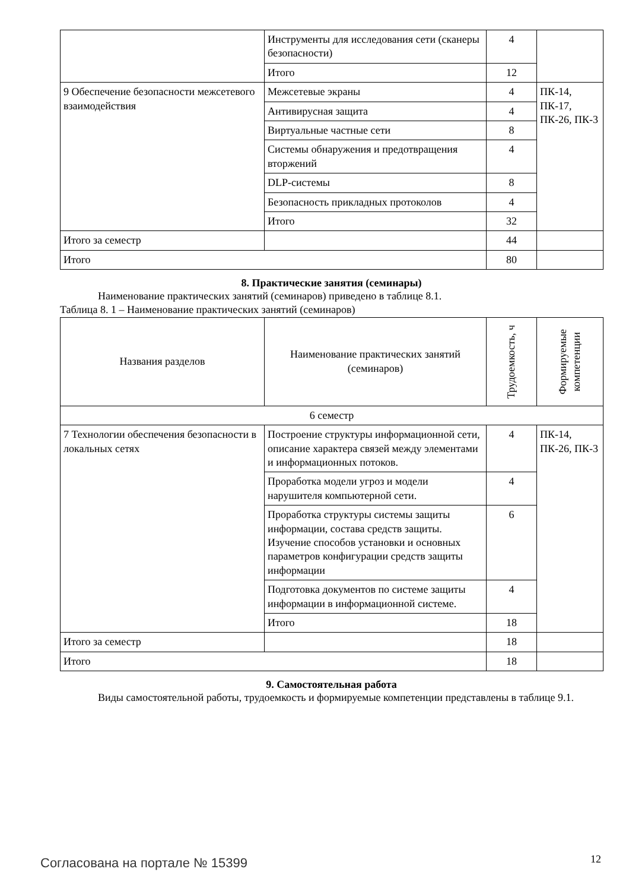| | Инструменты для исследования сети (сканеры безопасности) | 4 | |
| | Итого | 12 | |
| 9 Обеспечение безопасности межсетевого взаимодействия | Межсетевые экраны | 4 | ПК-14, ПК-17, ПК-26, ПК-3 |
| | Антивирусная защита | 4 | |
| | Виртуальные частные сети | 8 | |
| | Системы обнаружения и предотвращения вторжений | 4 | |
| | DLP-системы | 8 | |
| | Безопасность прикладных протоколов | 4 | |
| | Итого | 32 | |
| Итого за семестр | | 44 | |
| Итого | | 80 | |
8. Практические занятия (семинары)
Наименование практических занятий (семинаров) приведено в таблице 8.1.
Таблица 8. 1 – Наименование практических занятий (семинаров)
| Названия разделов | Наименование практических занятий (семинаров) | Трудоемкость, ч | Формируемые компетенции |
| --- | --- | --- | --- |
| 6 семестр | | | |
| 7 Технологии обеспечения безопасности в локальных сетях | Построение структуры информационной сети, описание характера связей между элементами и информационных потоков. | 4 | ПК-14, ПК-26, ПК-3 |
| | Проработка модели угроз и модели нарушителя компьютерной сети. | 4 | |
| | Проработка структуры системы защиты информации, состава средств защиты. Изучение способов установки и основных параметров конфигурации средств защиты информации | 6 | |
| | Подготовка документов по системе защиты информации в информационной системе. | 4 | |
| | Итого | 18 | |
| Итого за семестр | | 18 | |
| Итого | | 18 | |
9. Самостоятельная работа
Виды самостоятельной работы, трудоемкость и формируемые компетенции представлены в таблице 9.1.
Согласована на портале № 15399 12